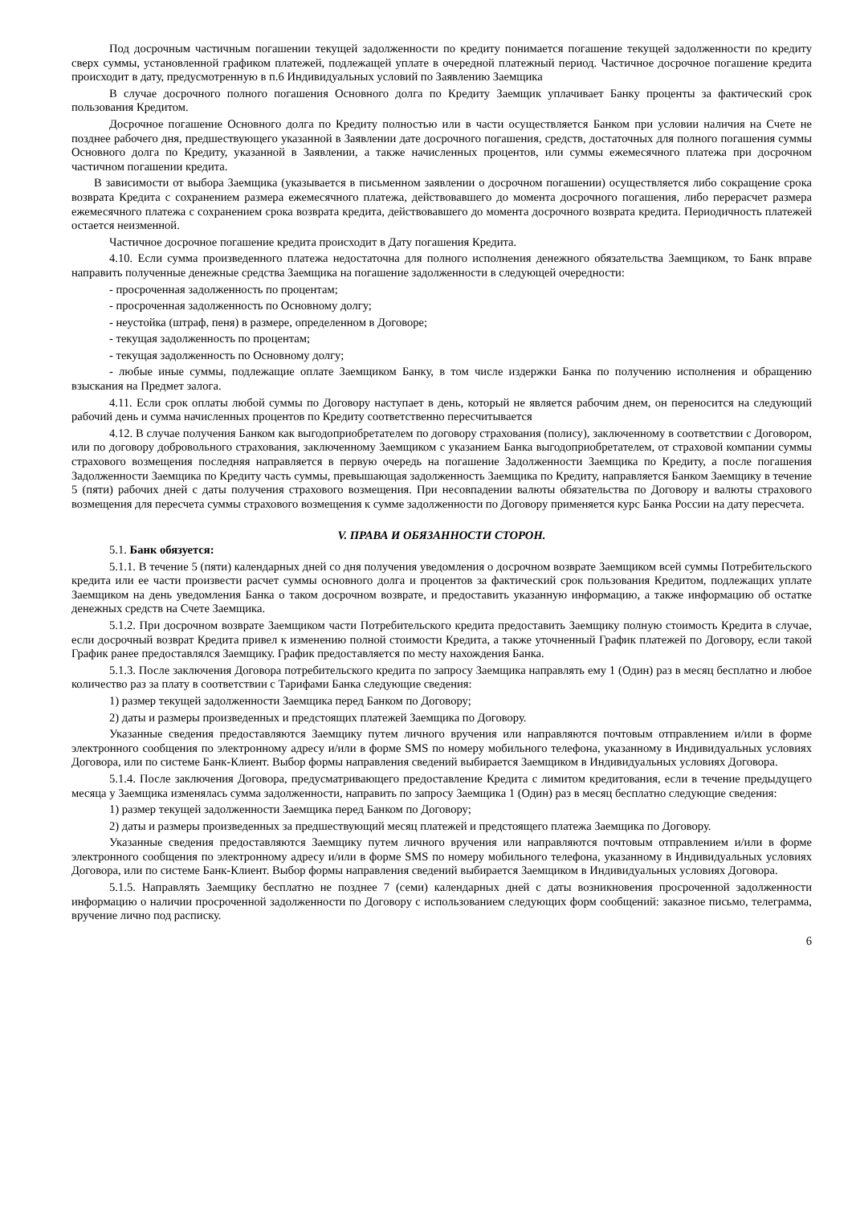Под досрочным частичным погашении текущей задолженности по кредиту понимается погашение текущей задолженности по кредиту сверх суммы, установленной графиком платежей, подлежащей уплате в очередной платежный период. Частичное досрочное погашение кредита происходит в дату, предусмотренную в п.6 Индивидуальных условий по Заявлению Заемщика
В случае досрочного полного погашения Основного долга по Кредиту Заемщик уплачивает Банку проценты за фактический срок пользования Кредитом.
Досрочное погашение Основного долга по Кредиту полностью или в части осуществляется Банком при условии наличия на Счете не позднее рабочего дня, предшествующего указанной в Заявлении дате досрочного погашения, средств, достаточных для полного погашения суммы Основного долга по Кредиту, указанной в Заявлении, а также начисленных процентов, или суммы ежемесячного платежа при досрочном частичном погашении кредита.
В зависимости от выбора Заемщика (указывается в письменном заявлении о досрочном погашении) осуществляется либо сокращение срока возврата Кредита с сохранением размера ежемесячного платежа, действовавшего до момента досрочного погашения, либо перерасчет размера ежемесячного платежа с сохранением срока возврата кредита, действовавшего до момента досрочного возврата кредита. Периодичность платежей остается неизменной.
Частичное досрочное погашение кредита происходит в Дату погашения Кредита.
4.10. Если сумма произведенного платежа недостаточна для полного исполнения денежного обязательства Заемщиком, то Банк вправе направить полученные денежные средства Заемщика на погашение задолженности в следующей очередности:
- просроченная задолженность по процентам;
- просроченная задолженность по Основному долгу;
- неустойка (штраф, пеня) в размере, определенном в Договоре;
- текущая задолженность по процентам;
- текущая задолженность по Основному долгу;
- любые иные суммы, подлежащие оплате Заемщиком Банку, в том числе издержки Банка по получению исполнения и обращению взыскания на Предмет залога.
4.11. Если срок оплаты любой суммы по Договору наступает в день, который не является рабочим днем, он переносится на следующий рабочий день и сумма начисленных процентов по Кредиту соответственно пересчитывается
4.12. В случае получения Банком как выгодоприобретателем по договору страхования (полису), заключенному в соответствии с Договором, или по договору добровольного страхования, заключенному Заемщиком с указанием Банка выгодоприобретателем, от страховой компании суммы страхового возмещения последняя направляется в первую очередь на погашение Задолженности Заемщика по Кредиту, а после погашения Задолженности Заемщика по Кредиту часть суммы, превышающая задолженность Заемщика по Кредиту, направляется Банком Заемщику в течение 5 (пяти) рабочих дней с даты получения страхового возмещения. При несовпадении валюты обязательства по Договору и валюты страхового возмещения для пересчета суммы страхового возмещения к сумме задолженности по Договору применяется курс Банка России на дату пересчета.
V. ПРАВА И ОБЯЗАННОСТИ СТОРОН.
5.1. Банк обязуется:
5.1.1. В течение 5 (пяти) календарных дней со дня получения уведомления о досрочном возврате Заемщиком всей суммы Потребительского кредита или ее части произвести расчет суммы основного долга и процентов за фактический срок пользования Кредитом, подлежащих уплате Заемщиком на день уведомления Банка о таком досрочном возврате, и предоставить указанную информацию, а также информацию об остатке денежных средств на Счете Заемщика.
5.1.2. При досрочном возврате Заемщиком части Потребительского кредита предоставить Заемщику полную стоимость Кредита в случае, если досрочный возврат Кредита привел к изменению полной стоимости Кредита, а также уточненный График платежей по Договору, если такой График ранее предоставлялся Заемщику. График предоставляется по месту нахождения Банка.
5.1.3. После заключения Договора потребительского кредита по запросу Заемщика направлять ему 1 (Один) раз в месяц бесплатно и любое количество раз за плату в соответствии с Тарифами Банка следующие сведения:
1) размер текущей задолженности Заемщика перед Банком по Договору;
2) даты и размеры произведенных и предстоящих платежей Заемщика по Договору.
Указанные сведения предоставляются Заемщику путем личного вручения или направляются почтовым отправлением и/или в форме электронного сообщения по электронному адресу и/или в форме SMS по номеру мобильного телефона, указанному в Индивидуальных условиях Договора, или по системе Банк-Клиент. Выбор формы направления сведений выбирается Заемщиком в Индивидуальных условиях Договора.
5.1.4. После заключения Договора, предусматривающего предоставление Кредита с лимитом кредитования, если в течение предыдущего месяца у Заемщика изменялась сумма задолженности, направить по запросу Заемщика 1 (Один) раз в месяц бесплатно следующие сведения:
1) размер текущей задолженности Заемщика перед Банком по Договору;
2) даты и размеры произведенных за предшествующий месяц платежей и предстоящего платежа Заемщика по Договору.
Указанные сведения предоставляются Заемщику путем личного вручения или направляются почтовым отправлением и/или в форме электронного сообщения по электронному адресу и/или в форме SMS по номеру мобильного телефона, указанному в Индивидуальных условиях Договора, или по системе Банк-Клиент. Выбор формы направления сведений выбирается Заемщиком в Индивидуальных условиях Договора.
5.1.5. Направлять Заемщику бесплатно не позднее 7 (семи) календарных дней с даты возникновения просроченной задолженности информацию о наличии просроченной задолженности по Договору с использованием следующих форм сообщений: заказное письмо, телеграмма, вручение лично под расписку.
6